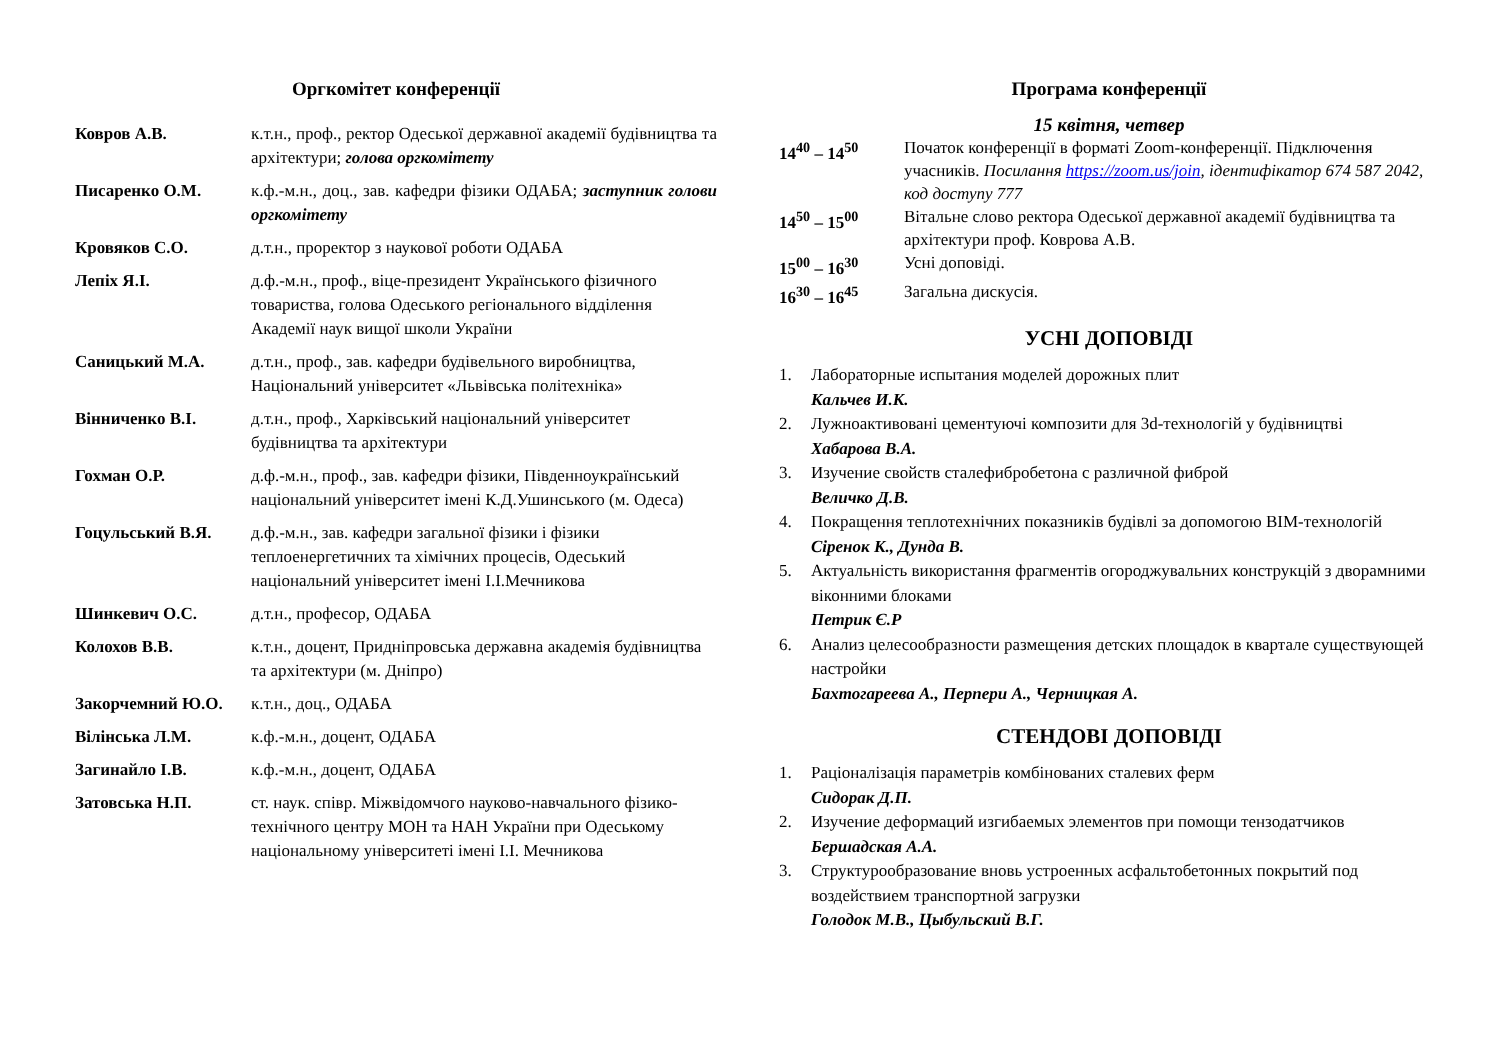Оргкомітет конференції
| Ковров А.В. | к.т.н., проф., ректор Одеської державної академії будівництва та архітектури; голова оргкомітету |
| Писаренко О.М. | к.ф.-м.н., доц., зав. кафедри фізики ОДАБА; заступник голови оргкомітету |
| Кровяков С.О. | д.т.н., проректор з наукової роботи ОДАБА |
| Лепіх Я.І. | д.ф.-м.н., проф., віце-президент Українського фізичного товариства, голова Одеського регіонального відділення Академії наук вищої школи України |
| Саницький М.А. | д.т.н., проф., зав. кафедри будівельного виробництва, Національний університет «Львівська політехніка» |
| Вінниченко В.І. | д.т.н., проф., Харківський національний університет будівництва та архітектури |
| Гохман О.Р. | д.ф.-м.н., проф., зав. кафедри фізики, Південноукраїнський національний університет імені К.Д.Ушинського (м. Одеса) |
| Гоцульський В.Я. | д.ф.-м.н., зав. кафедри загальної фізики і фізики теплоенергетичних та хімічних процесів, Одеський національний університет імені І.І.Мечникова |
| Шинкевич О.С. | д.т.н., професор, ОДАБА |
| Колохов В.В. | к.т.н., доцент, Придніпровська державна академія будівництва та архітектури (м. Дніпро) |
| Закорчемний Ю.О. | к.т.н., доц., ОДАБА |
| Вілінська Л.М. | к.ф.-м.н., доцент, ОДАБА |
| Загинайло І.В. | к.ф.-м.н., доцент, ОДАБА |
| Затовська Н.П. | ст. наук. співр. Міжвідомчого науково-навчального фізико-технічного центру МОН та НАН України при Одеському національному університеті імені І.І. Мечникова |
Програма конференції
15 квітня, четвер
| 14<sup>40</sup> – 14<sup>50</sup> | Початок конференції в форматі Zoom-конференції. Підключення учасників. Посилання https://zoom.us/join , ідентифікатор 674 587 2042, код доступу 777 |
| 14<sup>50</sup> – 15<sup>00</sup> | Вітальне слово ректора Одеської державної академії будівництва та архітектури проф. Коврова А.В. |
| 15<sup>00</sup> – 16<sup>30</sup> | Усні доповіді. |
| 16<sup>30</sup> – 16<sup>45</sup> | Загальна дискусія. |
УСНІ ДОПОВІДІ
1. Лабораторные испытания моделей дорожных плит
Кальчев И.К.
2. Лужноактивовані цементуючі композити для 3d-технологій у будівництві
Хабарова В.А.
3. Изучение свойств сталефибробетона с различной фиброй
Величко Д.В.
4. Покращення теплотехнічних показників будівлі за допомогою BIM-технологій
Сіренок К., Дунда В.
5. Актуальність використання фрагментів огороджувальних конструкцій з дворамними віконними блоками
Петрик Є.Р
6. Анализ целесообразности размещения детских площадок в квартале существующей настройки
Бахтогареева А., Перпери А., Черницкая А.
СТЕНДОВІ ДОПОВІДІ
1. Раціоналізація параметрів комбінованих сталевих ферм
Сидорак Д.П.
2. Изучение деформаций изгибаемых элементов при помощи тензодатчиков
Бершадская А.А.
3. Структурообразование вновь устроенных асфальтобетонных покрытий под воздействием транспортной загрузки
Голодок М.В., Цыбульский В.Г.